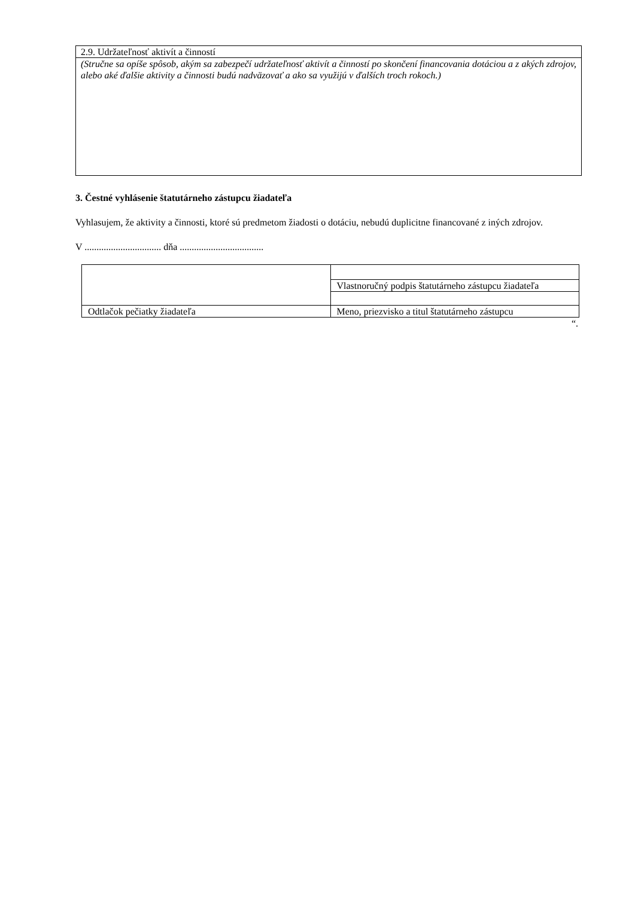| 2.9. Udržateľnosť aktivít a činností |
| (Stručne sa opíše spôsob, akým sa zabezpečí udržateľnosť aktivít a činností po skončení financovania dotáciou a z akých zdrojov, alebo aké ďalšie aktivity a činnosti budú nadväzovať a ako sa využijú v ďalších troch rokoch.) |
3. Čestné vyhlásenie štatutárneho zástupcu žiadateľa
Vyhlasujem, že aktivity a činnosti, ktoré sú predmetom žiadosti o dotáciu, nebudú duplicitne financované z iných zdrojov.
V ................................ dňa ...................................
| | Vlastnoručný podpis štatutárneho zástupcu žiadateľa |
| Odtlačok pečiatky žiadateľa | Meno, priezvisko a titul štatutárneho zástupcu |
“.